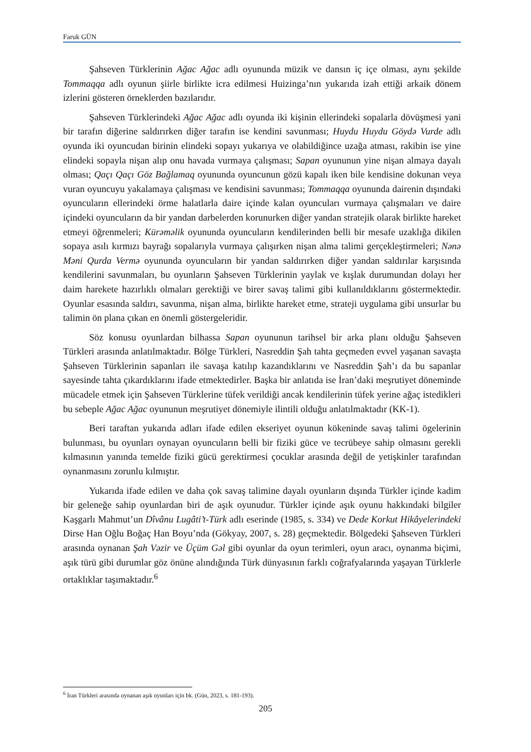Faruk GÜN
Şahseven Türklerinin Ağac Ağac adlı oyununda müzik ve dansın iç içe olması, aynı şekilde Tommaqqa adlı oyunun şiirle birlikte icra edilmesi Huizinga’nın yukarıda izah ettiği arkaik dönem izlerini gösteren örneklerden bazılarıdır.
Şahseven Türklerindeki Ağac Ağac adlı oyunda iki kişinin ellerindeki sopalarla dövüşmesi yani bir tarafın diğerine saldırırken diğer tarafın ise kendini savunması; Huydu Huydu Göydə Vurde adlı oyunda iki oyuncudan birinin elindeki sopayı yukarıya ve olabildiğince uzağa atması, rakibin ise yine elindeki sopayla nişan alıp onu havada vurmaya çalışması; Sapan oyununun yine nişan almaya dayalı olması; Qaçı Qaçı Göz Bağlamaq oyununda oyuncunun gözü kapalı iken bile kendisine dokunan veya vuran oyuncuyu yakalamaya çalışması ve kendisini savunması; Tommaqqa oyununda dairenin dışındaki oyuncuların ellerindeki örme halatlarla daire içinde kalan oyuncuları vurmaya çalışmaları ve daire içindeki oyuncuların da bir yandan darbelerden korunurken diğer yandan stratejik olarak birlikte hareket etmeyi öğrenmeleri; Kürəməlik oyununda oyuncuların kendilerinden belli bir mesafe uzaklığa dikilen sopaya asılı kırmızı bayrağı sopalarıyla vurmaya çalışırken nişan alma talimi gerçekleştirmeleri; Nənə Məni Qurda Vermə oyununda oyuncuların bir yandan saldırırken diğer yandan saldırılar karşısında kendilerini savunmaları, bu oyunların Şahseven Türklerinin yaylak ve kışlak durumundan dolayı her daim harekete hazırlıklı olmaları gerektiği ve birer savaş talimi gibi kullanıldıklarını göstermektedir. Oyunlar esasında saldırı, savunma, nişan alma, birlikte hareket etme, strateji uygulama gibi unsurlar bu talimin ön plana çıkan en önemli göstergeleridir.
Söz konusu oyunlardan bilhassa Sapan oyununun tarihsel bir arka planı olduğu Şahseven Türkleri arasında anlatılmaktadır. Bölge Türkleri, Nasreddin Şah tahta geçmeden evvel yaşanan savaşta Şahseven Türklerinin sapanları ile savaşa katılıp kazandıklarını ve Nasreddin Şah’ı da bu sapanlar sayesinde tahta çıkardıklarını ifade etmektedirler. Başka bir anlatıda ise İran’daki meşrutiyet döneminde mücadele etmek için Şahseven Türklerine tüfek verildiği ancak kendilerinin tüfek yerine ağaç istedikleri bu sebeple Ağac Ağac oyununun meşrutiyet dönemiyle ilintili olduğu anlatılmaktadır (KK-1).
Beri taraftan yukarıda adları ifade edilen ekseriyet oyunun kökeninde savaş talimi ögelerinin bulunması, bu oyunları oynayan oyuncuların belli bir fiziki güce ve tecrübeye sahip olmasını gerekli kılmasının yanında temelde fiziki gücü gerektirmesi çocuklar arasında değil de yetişkinler tarafından oynanmasını zorunlu kılmıştır.
Yukarıda ifade edilen ve daha çok savaş talimine dayalı oyunların dışında Türkler içinde kadim bir geleneğe sahip oyunlardan biri de aşık oyunudur. Türkler içinde aşık oyunu hakkındaki bilgiler Kaşgarlı Mahmut’un Dîvânu Lugâti’t-Türk adlı eserinde (1985, s. 334) ve Dede Korkut Hikâyelerindeki Dirse Han Oğlu Boğaç Han Boyu’nda (Gökyay, 2007, s. 28) geçmektedir. Bölgedeki Şahseven Türkleri arasında oynanan Şah Vəzir ve Üçüm Gəl gibi oyunlar da oyun terimleri, oyun aracı, oynanma biçimi, aşık türü gibi durumlar göz önüne alındığında Türk dünyasının farklı coğrafyalarında yaşayan Türklerle ortaklıklar taşımaktadır.<sup>6</sup>
<sup>6</sup> İran Türkleri arasında oynanan aşık oyunları için bk. (Gün, 2023, s. 181-193).
205